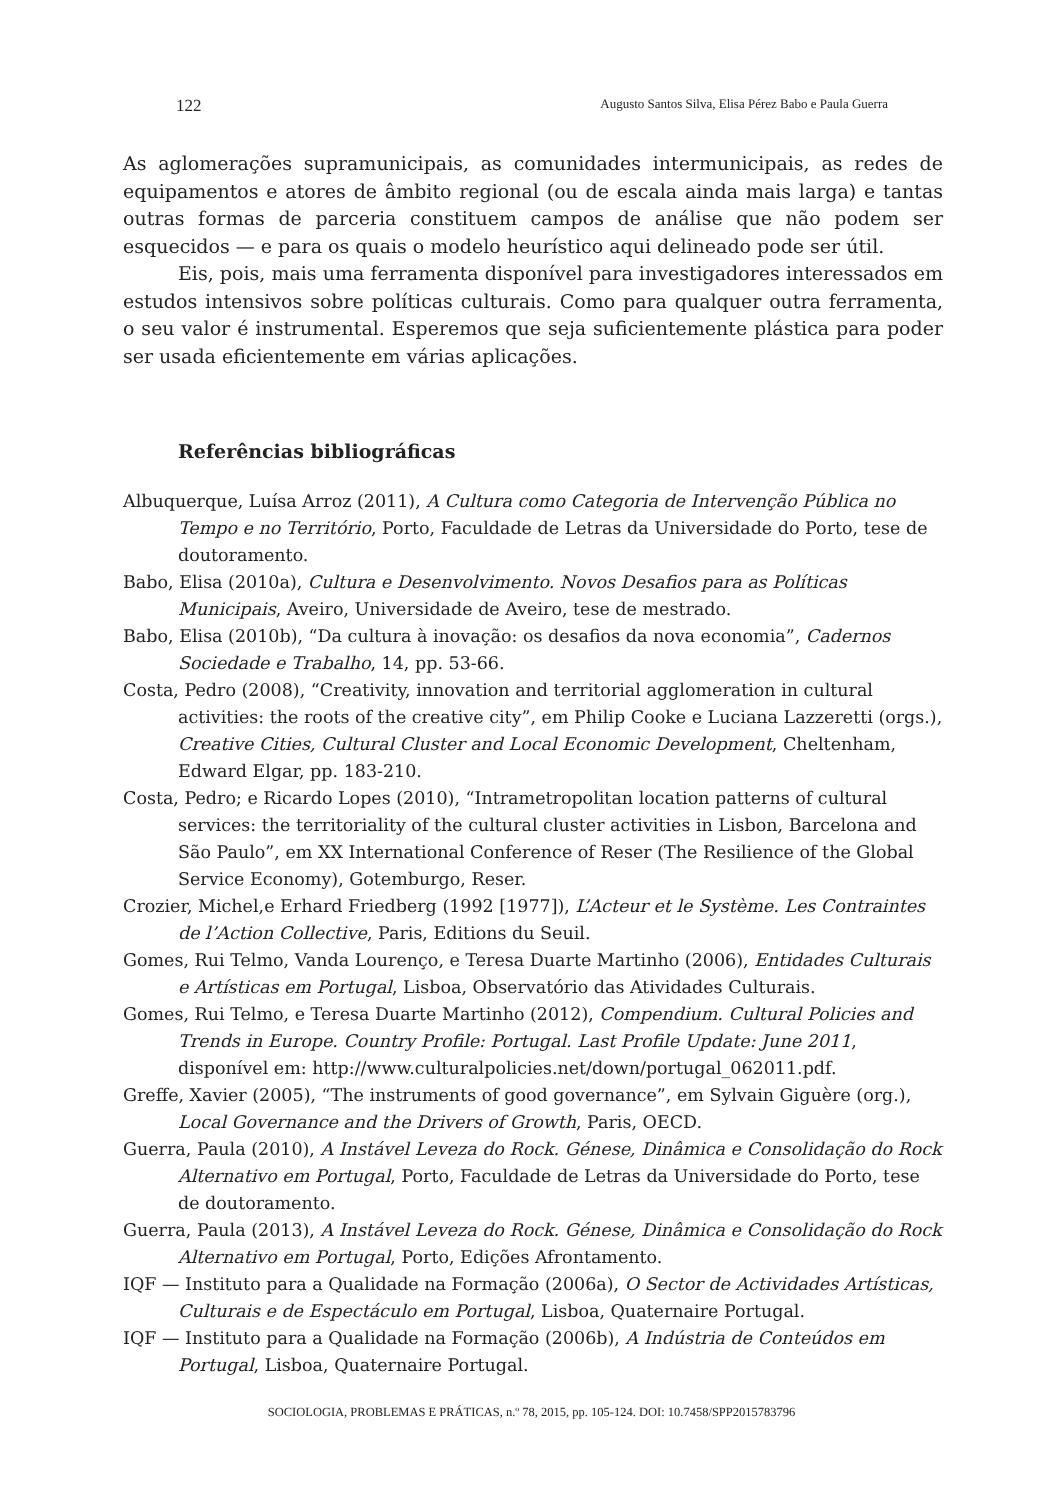122 Augusto Santos Silva, Elisa Pérez Babo e Paula Guerra
As aglomerações supramunicipais, as comunidades intermunicipais, as redes de equipamentos e atores de âmbito regional (ou de escala ainda mais larga) e tantas outras formas de parceria constituem campos de análise que não podem ser esquecidos — e para os quais o modelo heurístico aqui delineado pode ser útil.
Eis, pois, mais uma ferramenta disponível para investigadores interessados em estudos intensivos sobre políticas culturais. Como para qualquer outra ferramenta, o seu valor é instrumental. Esperemos que seja suficientemente plástica para poder ser usada eficientemente em várias aplicações.
Referências bibliográficas
Albuquerque, Luísa Arroz (2011), A Cultura como Categoria de Intervenção Pública no Tempo e no Território, Porto, Faculdade de Letras da Universidade do Porto, tese de doutoramento.
Babo, Elisa (2010a), Cultura e Desenvolvimento. Novos Desafios para as Políticas Municipais, Aveiro, Universidade de Aveiro, tese de mestrado.
Babo, Elisa (2010b), “Da cultura à inovação: os desafios da nova economia”, Cadernos Sociedade e Trabalho, 14, pp. 53-66.
Costa, Pedro (2008), “Creativity, innovation and territorial agglomeration in cultural activities: the roots of the creative city”, em Philip Cooke e Luciana Lazzeretti (orgs.), Creative Cities, Cultural Cluster and Local Economic Development, Cheltenham, Edward Elgar, pp. 183-210.
Costa, Pedro; e Ricardo Lopes (2010), “Intrametropolitan location patterns of cultural services: the territoriality of the cultural cluster activities in Lisbon, Barcelona and São Paulo”, em XX International Conference of Reser (The Resilience of the Global Service Economy), Gotemburgo, Reser.
Crozier, Michel,e Erhard Friedberg (1992 [1977]), L’Acteur et le Système. Les Contraintes de l’Action Collective, Paris, Editions du Seuil.
Gomes, Rui Telmo, Vanda Lourenço, e Teresa Duarte Martinho (2006), Entidades Culturais e Artísticas em Portugal, Lisboa, Observatório das Atividades Culturais.
Gomes, Rui Telmo, e Teresa Duarte Martinho (2012), Compendium. Cultural Policies and Trends in Europe. Country Profile: Portugal. Last Profile Update: June 2011, disponível em: http://www.culturalpolicies.net/down/portugal_062011.pdf.
Greffe, Xavier (2005), “The instruments of good governance”, em Sylvain Giguère (org.), Local Governance and the Drivers of Growth, Paris, OECD.
Guerra, Paula (2010), A Instável Leveza do Rock. Génese, Dinâmica e Consolidação do Rock Alternativo em Portugal, Porto, Faculdade de Letras da Universidade do Porto, tese de doutoramento.
Guerra, Paula (2013), A Instável Leveza do Rock. Génese, Dinâmica e Consolidação do Rock Alternativo em Portugal, Porto, Edições Afrontamento.
IQF — Instituto para a Qualidade na Formação (2006a), O Sector de Actividades Artísticas, Culturais e de Espectáculo em Portugal, Lisboa, Quaternaire Portugal.
IQF — Instituto para a Qualidade na Formação (2006b), A Indústria de Conteúdos em Portugal, Lisboa, Quaternaire Portugal.
SOCIOLOGIA, PROBLEMAS E PRÁTICAS, n.º 78, 2015, pp. 105-124. DOI: 10.7458/SPP2015783796